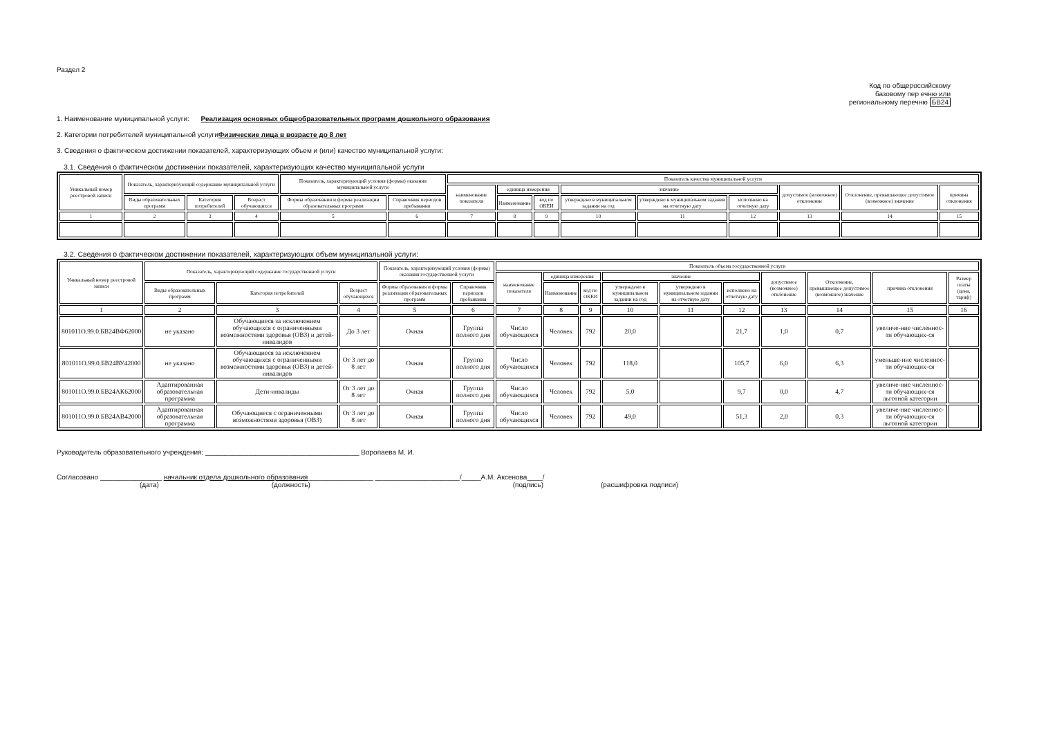Раздел 2
Код по общероссийскому
базовому пер ечню или
региональному перечню БВ24
1. Наименование муниципальной услуги: Реализация основных общеобразовательных программ дошкольного образования
2. Категории потребителей муниципальной услугиФизические лица в возрасте до 8 лет
3. Сведения о фактическом достижении показателей, характеризующих объем и (или) качество муниципальной услуги:
3.1. Сведения о фактическом достижении показателей, характеризующих качество муниципальной услуги
| Уникальный номер реестровой записи | Показатель, характеризующий содержание муниципальной услуги | | | Показатель, характеризующий условия (формы) оказания муниципальной услуги | | Показатель качества муниципальной услуги | | | | | | | | |
| --- | --- | --- | --- | --- | --- | --- | --- | --- | --- | --- | --- | --- | --- | --- |
| | | | | | | наименование показателя | единица измерения | | значение | | | допустимое (возможное) отклонение | Отклонение, превышающее допустимое (возможное) значение | причина отклонения |
| | Виды образовательных программ | Категория потребителей | Возраст обучающихся | Формы образования и формы реализации образовательных программ | Справочник периодов пребывания | | Наименование | код по ОКЕИ | утверждено в муниципальном задании на год | утверждено в муниципальном задании на отчетную дату | исполнено на отчетную дату | | | |
| 1 | 2 | 3 | 4 | 5 | 6 | 7 | 8 | 9 | 10 | 11 | 12 | 13 | 14 | 15 |
3.2. Сведения о фактическом достижении показателей, характеризующих объем муниципальной услуги:
| Уникальный номер реестровой записи | Показатель, характеризующий содержание государственной услуги | | | Показатель, характеризующий условия (формы) оказания государственной услуги | | Показатель объема государственной услуги | | | | | | | | | |
| --- | --- | --- | --- | --- | --- | --- | --- | --- | --- | --- | --- | --- | --- | --- | --- |
| | | | | | | наименование показателя | единица измерения | | значение | | | допустимое (возможное) отклонение | Отклонение, превышающее допустимое (возможное) значение | причина отклонения | Размер платы (цена, тариф) |
| | Виды образовательных программ | Категория потребителей | Возраст обучающихся | Формы образования и формы реализации образовательных программ | Справочник периодов пребывания | | Наименование | код по ОКЕИ | утверждено в муниципальном задании на год | утверждено в муниципальном задании на отчетную дату | исполнено на отчетную дату | | | | |
| 1 | 2 | 3 | 4 | 5 | 6 | 7 | 8 | 9 | 10 | 11 | 12 | 13 | 14 | 15 | 16 |
| 801011О.99.0.БВ24ВФ62000 | не указано | Обучающиеся за исключением обучающихся с ограниченными возможностями здоровья (ОВЗ) и детей-инвалидов | До 3 лет | Очная | Группа полного дня | Число обучающихся | Человек | 792 | 20,0 | | 21,7 | 1,0 | 0,7 | увеличе-ние численнос-ти обучающих-ся | |
| 801011О.99.0.БВ24ВУ42000 | не указано | Обучающиеся за исключением обучающихся с ограниченными возможностями здоровья (ОВЗ) и детей-инвалидов | От 3 лет до 8 лет | Очная | Группа полного дня | Число обучающихся | Человек | 792 | 118,0 | | 105,7 | 6,0 | 6,3 | уменьше-ние численнос-ти обучающих-ся | |
| 801011О.99.0.БВ24АК62000 | Адаптированная образовательная программа | Дети-инвалиды | От 3 лет до 8 лет | Очная | Группа полного дня | Число обучающихся | Человек | 792 | 5,0 | | 9,7 | 0,0 | 4,7 | увеличе-ние численнос-ти обучающих-ся льготной категории | |
| 801011О.99.0.БВ24АВ42000 | Адаптированная образовательная программа | Обучающиеся с ограниченными возможностями здоровья (ОВЗ) | От 3 лет до 8 лет | Очная | Группа полного дня | Число обучающихся | Человек | 792 | 49,0 | | 51,3 | 2,0 | 0,3 | увеличе-ние численнос-ти обучающих-ся льготной категории | |
Руководитель образовательного учреждения: ________________________________________ Воропаева М. И.
Согласовано ________________ начальник отдела дошкольного образования_________________ ______________________/_____А.М. Аксенова____/
(дата) (должность) (подпись) (расшифровка подписи)